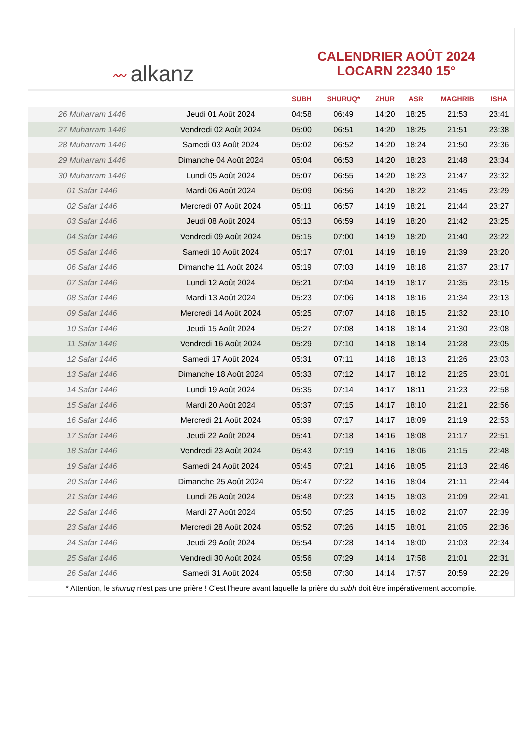〰 alkanz
CALENDRIER AOÛT 2024
LOCARN 22340 15°
| | | SUBH | SHURUQ* | ZHUR | ASR | MAGHRIB | ISHA |
| --- | --- | --- | --- | --- | --- | --- | --- |
| 26 Muharram 1446 | Jeudi 01 Août 2024 | 04:58 | 06:49 | 14:20 | 18:25 | 21:53 | 23:41 |
| 27 Muharram 1446 | Vendredi 02 Août 2024 | 05:00 | 06:51 | 14:20 | 18:25 | 21:51 | 23:38 |
| 28 Muharram 1446 | Samedi 03 Août 2024 | 05:02 | 06:52 | 14:20 | 18:24 | 21:50 | 23:36 |
| 29 Muharram 1446 | Dimanche 04 Août 2024 | 05:04 | 06:53 | 14:20 | 18:23 | 21:48 | 23:34 |
| 30 Muharram 1446 | Lundi 05 Août 2024 | 05:07 | 06:55 | 14:20 | 18:23 | 21:47 | 23:32 |
| 01 Safar 1446 | Mardi 06 Août 2024 | 05:09 | 06:56 | 14:20 | 18:22 | 21:45 | 23:29 |
| 02 Safar 1446 | Mercredi 07 Août 2024 | 05:11 | 06:57 | 14:19 | 18:21 | 21:44 | 23:27 |
| 03 Safar 1446 | Jeudi 08 Août 2024 | 05:13 | 06:59 | 14:19 | 18:20 | 21:42 | 23:25 |
| 04 Safar 1446 | Vendredi 09 Août 2024 | 05:15 | 07:00 | 14:19 | 18:20 | 21:40 | 23:22 |
| 05 Safar 1446 | Samedi 10 Août 2024 | 05:17 | 07:01 | 14:19 | 18:19 | 21:39 | 23:20 |
| 06 Safar 1446 | Dimanche 11 Août 2024 | 05:19 | 07:03 | 14:19 | 18:18 | 21:37 | 23:17 |
| 07 Safar 1446 | Lundi 12 Août 2024 | 05:21 | 07:04 | 14:19 | 18:17 | 21:35 | 23:15 |
| 08 Safar 1446 | Mardi 13 Août 2024 | 05:23 | 07:06 | 14:18 | 18:16 | 21:34 | 23:13 |
| 09 Safar 1446 | Mercredi 14 Août 2024 | 05:25 | 07:07 | 14:18 | 18:15 | 21:32 | 23:10 |
| 10 Safar 1446 | Jeudi 15 Août 2024 | 05:27 | 07:08 | 14:18 | 18:14 | 21:30 | 23:08 |
| 11 Safar 1446 | Vendredi 16 Août 2024 | 05:29 | 07:10 | 14:18 | 18:14 | 21:28 | 23:05 |
| 12 Safar 1446 | Samedi 17 Août 2024 | 05:31 | 07:11 | 14:18 | 18:13 | 21:26 | 23:03 |
| 13 Safar 1446 | Dimanche 18 Août 2024 | 05:33 | 07:12 | 14:17 | 18:12 | 21:25 | 23:01 |
| 14 Safar 1446 | Lundi 19 Août 2024 | 05:35 | 07:14 | 14:17 | 18:11 | 21:23 | 22:58 |
| 15 Safar 1446 | Mardi 20 Août 2024 | 05:37 | 07:15 | 14:17 | 18:10 | 21:21 | 22:56 |
| 16 Safar 1446 | Mercredi 21 Août 2024 | 05:39 | 07:17 | 14:17 | 18:09 | 21:19 | 22:53 |
| 17 Safar 1446 | Jeudi 22 Août 2024 | 05:41 | 07:18 | 14:16 | 18:08 | 21:17 | 22:51 |
| 18 Safar 1446 | Vendredi 23 Août 2024 | 05:43 | 07:19 | 14:16 | 18:06 | 21:15 | 22:48 |
| 19 Safar 1446 | Samedi 24 Août 2024 | 05:45 | 07:21 | 14:16 | 18:05 | 21:13 | 22:46 |
| 20 Safar 1446 | Dimanche 25 Août 2024 | 05:47 | 07:22 | 14:16 | 18:04 | 21:11 | 22:44 |
| 21 Safar 1446 | Lundi 26 Août 2024 | 05:48 | 07:23 | 14:15 | 18:03 | 21:09 | 22:41 |
| 22 Safar 1446 | Mardi 27 Août 2024 | 05:50 | 07:25 | 14:15 | 18:02 | 21:07 | 22:39 |
| 23 Safar 1446 | Mercredi 28 Août 2024 | 05:52 | 07:26 | 14:15 | 18:01 | 21:05 | 22:36 |
| 24 Safar 1446 | Jeudi 29 Août 2024 | 05:54 | 07:28 | 14:14 | 18:00 | 21:03 | 22:34 |
| 25 Safar 1446 | Vendredi 30 Août 2024 | 05:56 | 07:29 | 14:14 | 17:58 | 21:01 | 22:31 |
| 26 Safar 1446 | Samedi 31 Août 2024 | 05:58 | 07:30 | 14:14 | 17:57 | 20:59 | 22:29 |
* Attention, le shuruq n'est pas une prière ! C'est l'heure avant laquelle la prière du subh doit être impérativement accomplie.